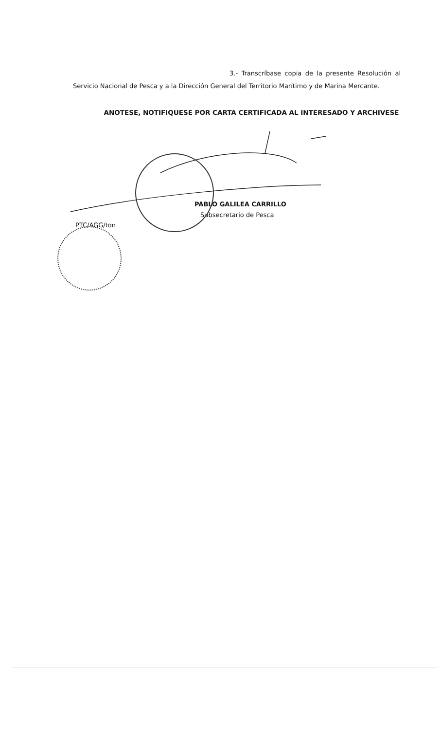3.- Transcríbase copia de la presente Resolución al Servicio Nacional de Pesca y a la Dirección General del Territorio Marítimo y de Marina Mercante.
ANOTESE, NOTIFIQUESE POR CARTA CERTIFICADA AL INTERESADO Y ARCHIVESE
PABLO GALILEA CARRILLO
Subsecretario de Pesca
PTC/AGG/ton